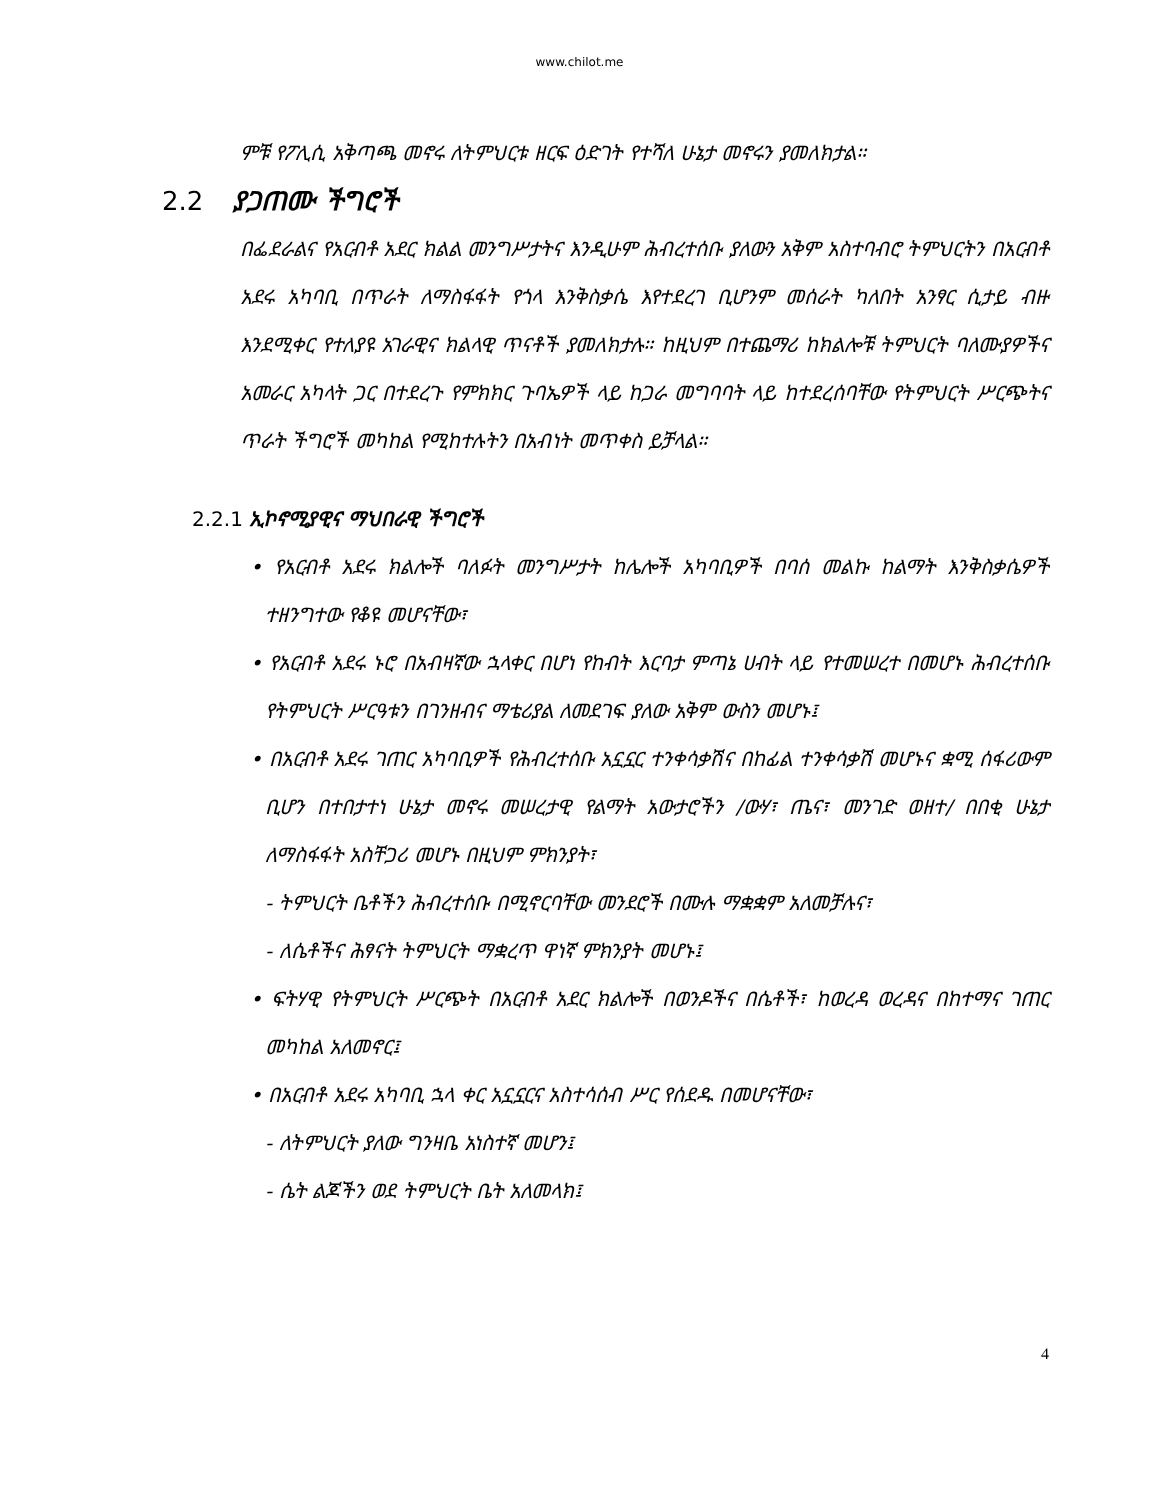www.chilot.me
ምቹ የፖሊሲ አቅጣጫ መኖሩ ለትምህርቱ ዘርፍ ዕድገት የተሻለ ሁኔታ መኖሩን ያመለክታል።
2.2 ያጋጠሙ ችግሮች
በፌደራልና የአርብቶ አደር ክልል መንግሥታትና እንዲሁም ሕብረተሰቡ ያለውን አቅም አስተባብሮ ትምህርትን በአርብቶ አደሩ አካባቢ በጥራት ለማስፋፋት የጎላ እንቅስቃሴ እየተደረገ ቢሆንም መሰራት ካለበት አንፃር ሲታይ ብዙ እንደሚቀር የተለያዩ አገራዊና ክልላዊ ጥናቶች ያመለክታሉ። ከዚህም በተጨማሪ ከክልሎቹ ትምህርት ባለሙያዎችና አመራር አካላት ጋር በተደረጉ የምክክር ጉባኤዎች ላይ ከጋራ መግባባት ላይ ከተደረሰባቸው የትምህርት ሥርጭትና ጥራት ችግሮች መካከል የሚከተሉትን በአብነት መጥቀስ ይቻላል።
2.2.1 ኢኮኖሚያዊና ማህበራዊ ችግሮች
• የአርብቶ አደሩ ክልሎች ባለፉት መንግሥታት ከሌሎች አካባቢዎች በባሰ መልኩ ከልማት እንቅስቃሴዎች ተዘንግተው የቆዩ መሆናቸው፣
• የአርብቶ አደሩ ኑሮ በአብዛኛው ኋላቀር በሆነ የከብት እርባታ ምጣኔ ሀብት ላይ የተመሠረተ በመሆኑ ሕብረተሰቡ የትምህርት ሥርዓቱን በገንዘብና ማቴሪያል ለመደገፍ ያለው አቅም ውስን መሆኑ፤
• በአርብቶ አደሩ ገጠር አካባቢዎች የሕብረተሰቡ አኗኗር ተንቀሳቃሽና በከፊል ተንቀሳቃሽ መሆኑና ቋሚ ሰፋሪውም ቢሆን በተበታተነ ሁኔታ መኖሩ መሠረታዊ የልማት አውታሮችን /ውሃ፣ ጤና፣ መንገድ ወዘተ/ በበቂ ሁኔታ ለማስፋፋት አስቸጋሪ መሆኑ በዚህም ምክንያት፣
- ትምህርት ቤቶችን ሕብረተሰቡ በሚኖርባቸው መንደሮች በሙሉ ማቋቋም አለመቻሉና፣
- ለሴቶችና ሕፃናት ትምህርት ማቋረጥ ዋነኛ ምክንያት መሆኑ፤
• ፍትሃዊ የትምህርት ሥርጭት በአርብቶ አደር ክልሎች በወንዶችና በሴቶች፣ ከወረዳ ወረዳና በከተማና ገጠር መካከል አለመኖር፤
• በአርብቶ አደሩ አካባቢ ኋላ ቀር አኗኗርና አስተሳሰብ ሥር የሰደዱ በመሆናቸው፣
- ለትምህርት ያለው ግንዛቤ አነስተኛ መሆን፤
- ሴት ልጆችን ወደ ትምህርት ቤት አለመላክ፤
4